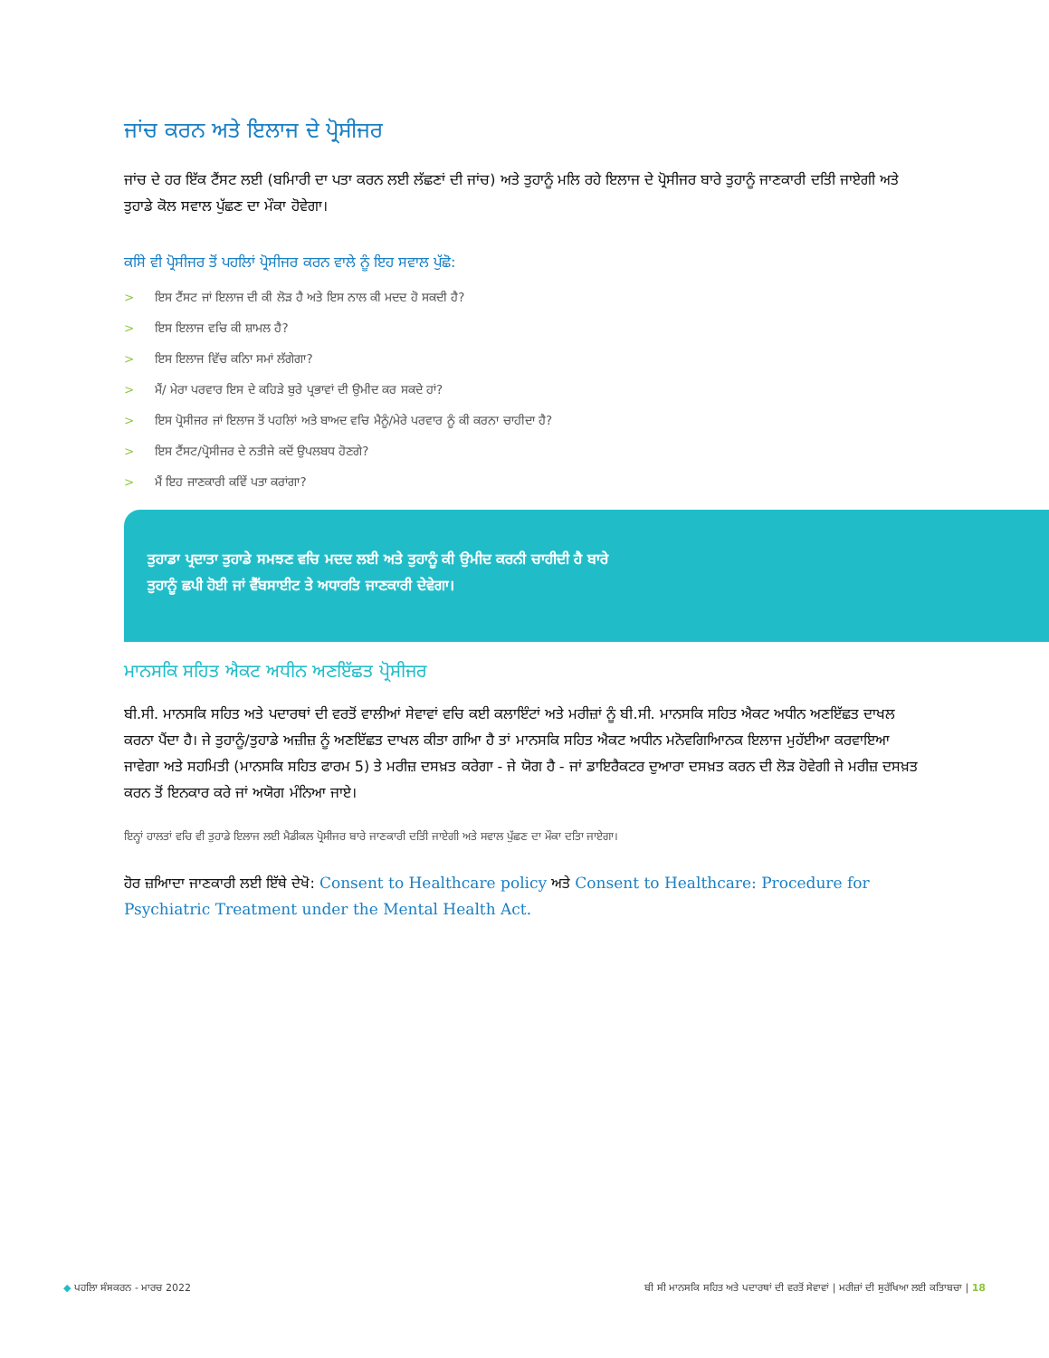ਜਾਂਚ ਕਰਨ ਅਤੇ ਇਲਾਜ ਦੇ ਪ੍ਰੋਸੀਜਰ
ਜਾਂਚ ਦੇ ਹਰ ਇੱਕ ਟੈਂਸਟ ਲਈ (ਬਮਿਾਰੀ ਦਾ ਪਤਾ ਕਰਨ ਲਈ ਲੱਛਣਾਂ ਦੀ ਜਾਂਚ) ਅਤੇ ਤੁਹਾਨੂੰ ਮਲਿ ਰਹੇ ਇਲਾਜ ਦੇ ਪ੍ਰੋਸੀਜਰ ਬਾਰੇ ਤੁਹਾਨੂੰ ਜਾਣਕਾਰੀ ਦਤਿੀ ਜਾਏਗੀ ਅਤੇ ਤੁਹਾਡੇ ਕੋਲ ਸਵਾਲ ਪੁੱਛਣ ਦਾ ਮੌਕਾ ਹੋਵੇਗਾ।
ਕਸਿੇ ਵੀ ਪ੍ਰੋਸੀਜਰ ਤੋਂ ਪਹਲਿਾਂ ਪ੍ਰੋਸੀਜਰ ਕਰਨ ਵਾਲੇ ਨੂੰ ਇਹ ਸਵਾਲ ਪੁੱਛੋ:
> ਇਸ ਟੈਂਸਟ ਜਾਂ ਇਲਾਜ ਦੀ ਕੀ ਲੋੜ ਹੈ ਅਤੇ ਇਸ ਨਾਲ ਕੀ ਮਦਦ ਹੋ ਸਕਦੀ ਹੈ?
> ਇਸ ਇਲਾਜ ਵਚਿ ਕੀ ਸ਼ਾਮਲ ਹੈ?
> ਇਸ ਇਲਾਜ ਵਿੱਚ ਕਨਿਾ ਸਮਾਂ ਲੱਗੇਗਾ?
> ਮੈਂ/ ਮੇਰਾ ਪਰਵਾਰ ਇਸ ਦੇ ਕਹਿੜੇ ਬੁਰੇ ਪ੍ਰਭਾਵਾਂ ਦੀ ਉਮੀਦ ਕਰ ਸਕਦੇ ਹਾਂ?
> ਇਸ ਪ੍ਰੋਸੀਜਰ ਜਾਂ ਇਲਾਜ ਤੋਂ ਪਹਲਿਾਂ ਅਤੇ ਬਾਅਦ ਵਚਿ ਮੈਨੂੰ/ਮੇਰੇ ਪਰਵਾਰ ਨੂੰ ਕੀ ਕਰਨਾ ਚਾਹੀਦਾ ਹੈ?
> ਇਸ ਟੈਂਸਟ/ਪ੍ਰੋਸੀਜਰ ਦੇ ਨਤੀਜੇ ਕਦੋਂ ਉਪਲਬਧ ਹੋਣਗੇ?
> ਮੈਂ ਇਹ ਜਾਣਕਾਰੀ ਕਵਿੇਂ ਪਤਾ ਕਰਾਂਗਾ?
ਤੁਹਾਡਾ ਪ੍ਰਦਾਤਾ ਤੁਹਾਡੇ ਸਮਝਣ ਵਚਿ ਮਦਦ ਲਈ ਅਤੇ ਤੁਹਾਨੂੰ ਕੀ ਉਮੀਦ ਕਰਨੀ ਚਾਹੀਦੀ ਹੈ ਬਾਰੇ
ਤੁਹਾਨੂੰ ਛਪੀ ਹੋਈ ਜਾਂ ਵੈੱਬਸਾਈਟ ਤੇ ਅਧਾਰਤਿ ਜਾਣਕਾਰੀ ਦੇਵੇਗਾ।
ਮਾਨਸਕਿ ਸਹਿਤ ਐਕਟ ਅਧੀਨ ਅਣਇੱਛਤ ਪ੍ਰੋਸੀਜਰ
ਬੀ.ਸੀ. ਮਾਨਸਕਿ ਸਹਿਤ ਅਤੇ ਪਦਾਰਥਾਂ ਦੀ ਵਰਤੋਂ ਵਾਲੀਆਂ ਸੇਵਾਵਾਂ ਵਚਿ ਕਈ ਕਲਾਇੰਟਾਂ ਅਤੇ ਮਰੀਜ਼ਾਂ ਨੂੰ ਬੀ.ਸੀ. ਮਾਨਸਕਿ ਸਹਿਤ ਐਕਟ ਅਧੀਨ ਅਣਇੱਛਤ ਦਾਖਲ ਕਰਨਾ ਪੈਂਦਾ ਹੈ। ਜੇ ਤੁਹਾਨੂੰ/ਤੁਹਾਡੇ ਅਜ਼ੀਜ਼ ਨੂੰ ਅਣਇੱਛਤ ਦਾਖਲ ਕੀਤਾ ਗਆਿ ਹੈ ਤਾਂ ਮਾਨਸਕਿ ਸਹਿਤ ਐਕਟ ਅਧੀਨ ਮਨੋਵਗਿਆਿਨਕ ਇਲਾਜ ਮੁਹੱਈਆ ਕਰਵਾਇਆ ਜਾਵੇਗਾ ਅਤੇ ਸਹਮਿਤੀ (ਮਾਨਸਕਿ ਸਹਿਤ ਫਾਰਮ 5) ਤੇ ਮਰੀਜ਼ ਦਸਖ਼ਤ ਕਰੇਗਾ - ਜੇ ਯੋਗ ਹੈ - ਜਾਂ ਡਾਇਰੈਕਟਰ ਦੁਆਰਾ ਦਸਖ਼ਤ ਕਰਨ ਦੀ ਲੋੜ ਹੋਵੇਗੀ ਜੇ ਮਰੀਜ਼ ਦਸਖ਼ਤ ਕਰਨ ਤੋਂ ਇਨਕਾਰ ਕਰੇ ਜਾਂ ਅਯੋਗ ਮੰਨਿਆ ਜਾਏ।
ਇਨ੍ਹਾਂ ਹਾਲਤਾਂ ਵਚਿ ਵੀ ਤੁਹਾਡੇ ਇਲਾਜ ਲਈ ਮੈਡੀਕਲ ਪ੍ਰੋਸੀਜਰ ਬਾਰੇ ਜਾਣਕਾਰੀ ਦਤਿੀ ਜਾਏਗੀ ਅਤੇ ਸਵਾਲ ਪੁੱਛਣ ਦਾ ਮੌਕਾ ਦਤਿਾ ਜਾਏਗਾ।
ਹੋਰ ਜ਼ਆਿਦਾ ਜਾਣਕਾਰੀ ਲਈ ਇੱਥੇ ਦੇਖੋ: Consent to Healthcare policy ਅਤੇ Consent to Healthcare: Procedure for Psychiatric Treatment under the Mental Health Act.
◆ ਪਹਲਿਾ ਸੰਸਕਰਨ - ਮਾਰਚ 2022 ਬੀ ਸੀ ਮਾਨਸਕਿ ਸਹਿਤ ਅਤੇ ਪਦਾਰਥਾਂ ਦੀ ਵਰਤੋਂ ਸੇਵਾਵਾਂ | ਮਰੀਜ਼ਾਂ ਦੀ ਸੁਰੱਖਿਆ ਲਈ ਕਤਿਾਬਚਾ | 18